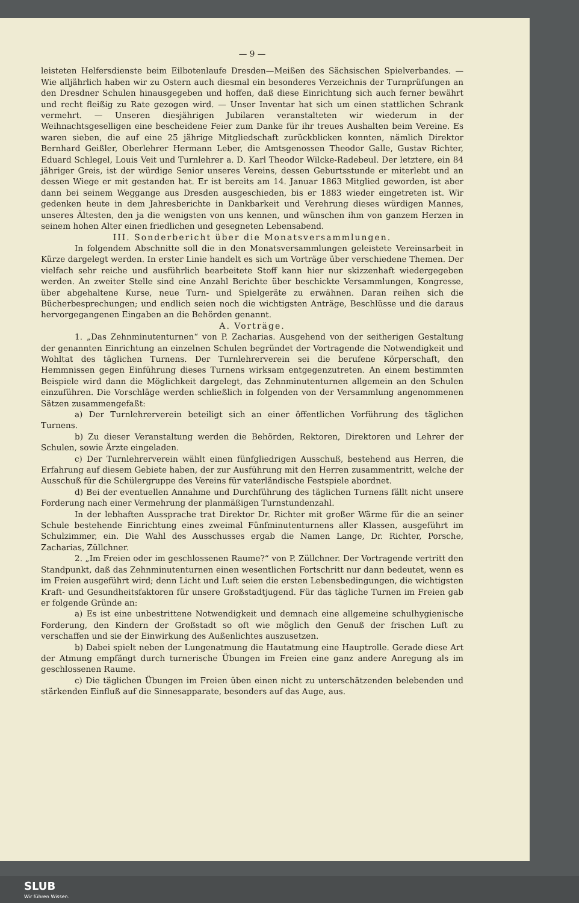— 9 —
leisteten Helfersdienste beim Eilbotenlaufe Dresden—Meißen des Sächsischen Spielverbandes. — Wie alljährlich haben wir zu Ostern auch diesmal ein besonderes Verzeichnis der Turnprüfungen an den Dresdner Schulen hinausgegeben und hoffen, daß diese Einrichtung sich auch ferner bewährt und recht fleißig zu Rate gezogen wird. — Unser Inventar hat sich um einen stattlichen Schrank vermehrt. — Unseren diesjährigen Jubilaren veranstalteten wir wiederum in der Weihnachtsgeselligen eine bescheidene Feier zum Danke für ihr treues Aushalten beim Vereine. Es waren sieben, die auf eine 25 jährige Mitgliedschaft zurückblicken konnten, nämlich Direktor Bernhard Geißler, Oberlehrer Hermann Leber, die Amtsgenossen Theodor Galle, Gustav Richter, Eduard Schlegel, Louis Veit und Turnlehrer a. D. Karl Theodor Wilcke-Radebeul. Der letztere, ein 84 jähriger Greis, ist der würdige Senior unseres Vereins, dessen Geburtsstunde er miterlebt und an dessen Wiege er mit gestanden hat. Er ist bereits am 14. Januar 1863 Mitglied geworden, ist aber dann bei seinem Weggange aus Dresden ausgeschieden, bis er 1883 wieder eingetreten ist. Wir gedenken heute in dem Jahresberichte in Dankbarkeit und Verehrung dieses würdigen Mannes, unseres Ältesten, den ja die wenigsten von uns kennen, und wünschen ihm von ganzem Herzen in seinem hohen Alter einen friedlichen und gesegneten Lebensabend.
III. Sonderbericht über die Monatsversammlungen.
In folgendem Abschnitte soll die in den Monatsversammlungen geleistete Vereinsarbeit in Kürze dargelegt werden. In erster Linie handelt es sich um Vorträge über verschiedene Themen. Der vielfach sehr reiche und ausführlich bearbeitete Stoff kann hier nur skizzenhaft wiedergegeben werden. An zweiter Stelle sind eine Anzahl Berichte über beschickte Versammlungen, Kongresse, über abgehaltene Kurse, neue Turn- und Spielgeräte zu erwähnen. Daran reihen sich die Bücherbesprechungen; und endlich seien noch die wichtigsten Anträge, Beschlüsse und die daraus hervorgegangenen Eingaben an die Behörden genannt.
A. Vorträge.
1. „Das Zehnminutenturnen“ von P. Zacharias. Ausgehend von der seitherigen Gestaltung der genannten Einrichtung an einzelnen Schulen begründet der Vortragende die Notwendigkeit und Wohltat des täglichen Turnens. Der Turnlehrerverein sei die berufene Körperschaft, den Hemmnissen gegen Einführung dieses Turnens wirksam entgegenzutreten. An einem bestimmten Beispiele wird dann die Möglichkeit dargelegt, das Zehnminutenturnen allgemein an den Schulen einzuführen. Die Vorschläge werden schließlich in folgenden von der Versammlung angenommenen Sätzen zusammengefaßt:
a) Der Turnlehrerverein beteiligt sich an einer öffentlichen Vorführung des täglichen Turnens.
b) Zu dieser Veranstaltung werden die Behörden, Rektoren, Direktoren und Lehrer der Schulen, sowie Ärzte eingeladen.
c) Der Turnlehrerverein wählt einen fünfgliedrigen Ausschuß, bestehend aus Herren, die Erfahrung auf diesem Gebiete haben, der zur Ausführung mit den Herren zusammentritt, welche der Ausschuß für die Schülergruppe des Vereins für vaterländische Festspiele abordnet.
d) Bei der eventuellen Annahme und Durchführung des täglichen Turnens fällt nicht unsere Forderung nach einer Vermehrung der planmäßigen Turnstundenzahl.
In der lebhaften Aussprache trat Direktor Dr. Richter mit großer Wärme für die an seiner Schule bestehende Einrichtung eines zweimal Fünfminutenturnens aller Klassen, ausgeführt im Schulzimmer, ein. Die Wahl des Ausschusses ergab die Namen Lange, Dr. Richter, Porsche, Zacharias, Züllchner.
2. „Im Freien oder im geschlossenen Raume?“ von P. Züllchner. Der Vortragende vertritt den Standpunkt, daß das Zehnminutenturnen einen wesentlichen Fortschritt nur dann bedeutet, wenn es im Freien ausgeführt wird; denn Licht und Luft seien die ersten Lebensbedingungen, die wichtigsten Kraft- und Gesundheitsfaktoren für unsere Großstadtjugend. Für das tägliche Turnen im Freien gab er folgende Gründe an:
a) Es ist eine unbestrittene Notwendigkeit und demnach eine allgemeine schulhygienische Forderung, den Kindern der Großstadt so oft wie möglich den Genuß der frischen Luft zu verschaffen und sie der Einwirkung des Außenlichtes auszusetzen.
b) Dabei spielt neben der Lungenatmung die Hautatmung eine Hauptrolle. Gerade diese Art der Atmung empfängt durch turnerische Übungen im Freien eine ganz andere Anregung als im geschlossenen Raume.
c) Die täglichen Übungen im Freien üben einen nicht zu unterschätzenden belebenden und stärkenden Einfluß auf die Sinnesapparate, besonders auf das Auge, aus.
SLUB
Wir führen Wissen.